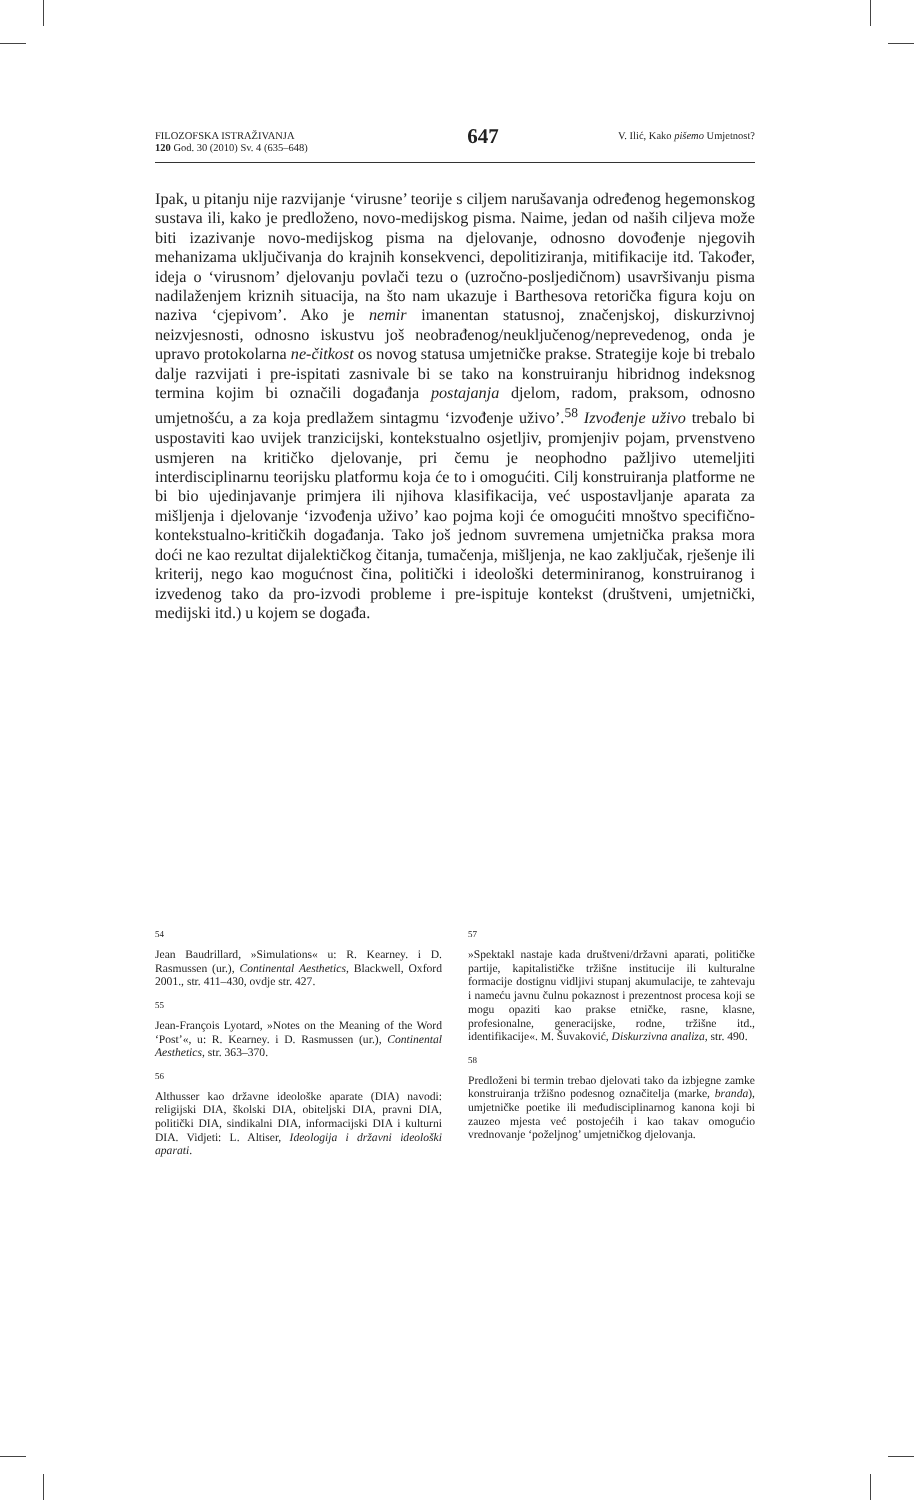FILOZOFSKA ISTRAŽIVANJA
120 God. 30 (2010) Sv. 4 (635–648)
647
V. Ilić, Kako pišemo Umjetnost?
Ipak, u pitanju nije razvijanje ‘virusne’ teorije s ciljem narušavanja određenog hegemonskog sustava ili, kako je predloženo, novo-medijskog pisma. Naime, jedan od naših ciljeva može biti izazivanje novo-medijskog pisma na djelovanje, odnosno dovođenje njegovih mehanizama uključivanja do krajnih konsekvenci, depolitiziranja, mitifikacije itd. Također, ideja o ‘virusnom’ djelovanju povlači tezu o (uzročno-posljedičnom) usavršivanju pisma nadilaženjem kriznih situacija, na što nam ukazuje i Barthesova retorička figura koju on naziva ‘cjepivom’. Ako je nemir imanentan statusnoj, značenjskoj, diskurzivnoj neizvjesnosti, odnosno iskustvu još neobrađenog/neuključenog/neprevedenog, onda je upravo protokolarna ne-čitkost os novog statusa umjetničke prakse. Strategije koje bi trebalo dalje razvijati i pre-ispitati zasnivale bi se tako na konstruiranju hibridnog indeksnog termina kojim bi označili događanja postajanja djelom, radom, praksom, odnosno umjetnošću, a za koja predlažem sintagmu ‘izvođenje uživo’.<sup>58</sup> Izvođenje uživo trebalo bi uspostaviti kao uvijek tranzicijski, kontekstualno osjetljiv, promjenjiv pojam, prvenstveno usmjeren na kritičko djelovanje, pri čemu je neophodno pažljivo utemeljiti interdisciplinarnu teorijsku platformu koja će to i omogućiti. Cilj konstruiranja platforme ne bi bio ujedinjavanje primjera ili njihova klasifikacija, već uspostavljanje aparata za mišljenja i djelovanje ‘izvođenja uživo’ kao pojma koji će omogućiti mnoštvo specifično-kontekstualno-kritičkih događanja. Tako još jednom suvremena umjetnička praksa mora doći ne kao rezultat dijalektičkog čitanja, tumačenja, mišljenja, ne kao zaključak, rješenje ili kriterij, nego kao mogućnost čina, politički i ideološki determiniranog, konstruiranog i izvedenog tako da pro-izvodi probleme i pre-ispituje kontekst (društveni, umjetnički, medijski itd.) u kojem se događa.
54
Jean Baudrillard, »Simulations« u: R. Kearney. i D. Rasmussen (ur.), Continental Aesthetics, Blackwell, Oxford 2001., str. 411–430, ovdje str. 427.
55
Jean-François Lyotard, »Notes on the Meaning of the Word ‘Post’«, u: R. Kearney. i D. Rasmussen (ur.), Continental Aesthetics, str. 363–370.
56
Althusser kao državne ideološke aparate (DIA) navodi: religijski DIA, školski DIA, obiteljski DIA, pravni DIA, politički DIA, sindikalni DIA, informacijski DIA i kulturni DIA. Vidjeti: L. Altiser, Ideologija i državni ideološki aparati.
57
»Spektakl nastaje kada društveni/državni aparati, političke partije, kapitalističke tržišne institucije ili kulturalne formacije dostignu vidljivi stupanj akumulacije, te zahtevaju i nameću javnu čulnu pokaznost i prezentnost procesa koji se mogu opaziti kao prakse etničke, rasne, klasne, profesionalne, generacijske, rodne, tržišne itd., identifikacije«. M. Šuvaković, Diskurzivna analiza, str. 490.
58
Predloženi bi termin trebao djelovati tako da izbjegne zamke konstruiranja tržišno podesnog označitelja (marke, branda), umjetničke poetike ili međudisciplinarnog kanona koji bi zauzeo mjesta već postojećih i kao takav omogućio vrednovanje ‘poželjnog’ umjetničkog djelovanja.